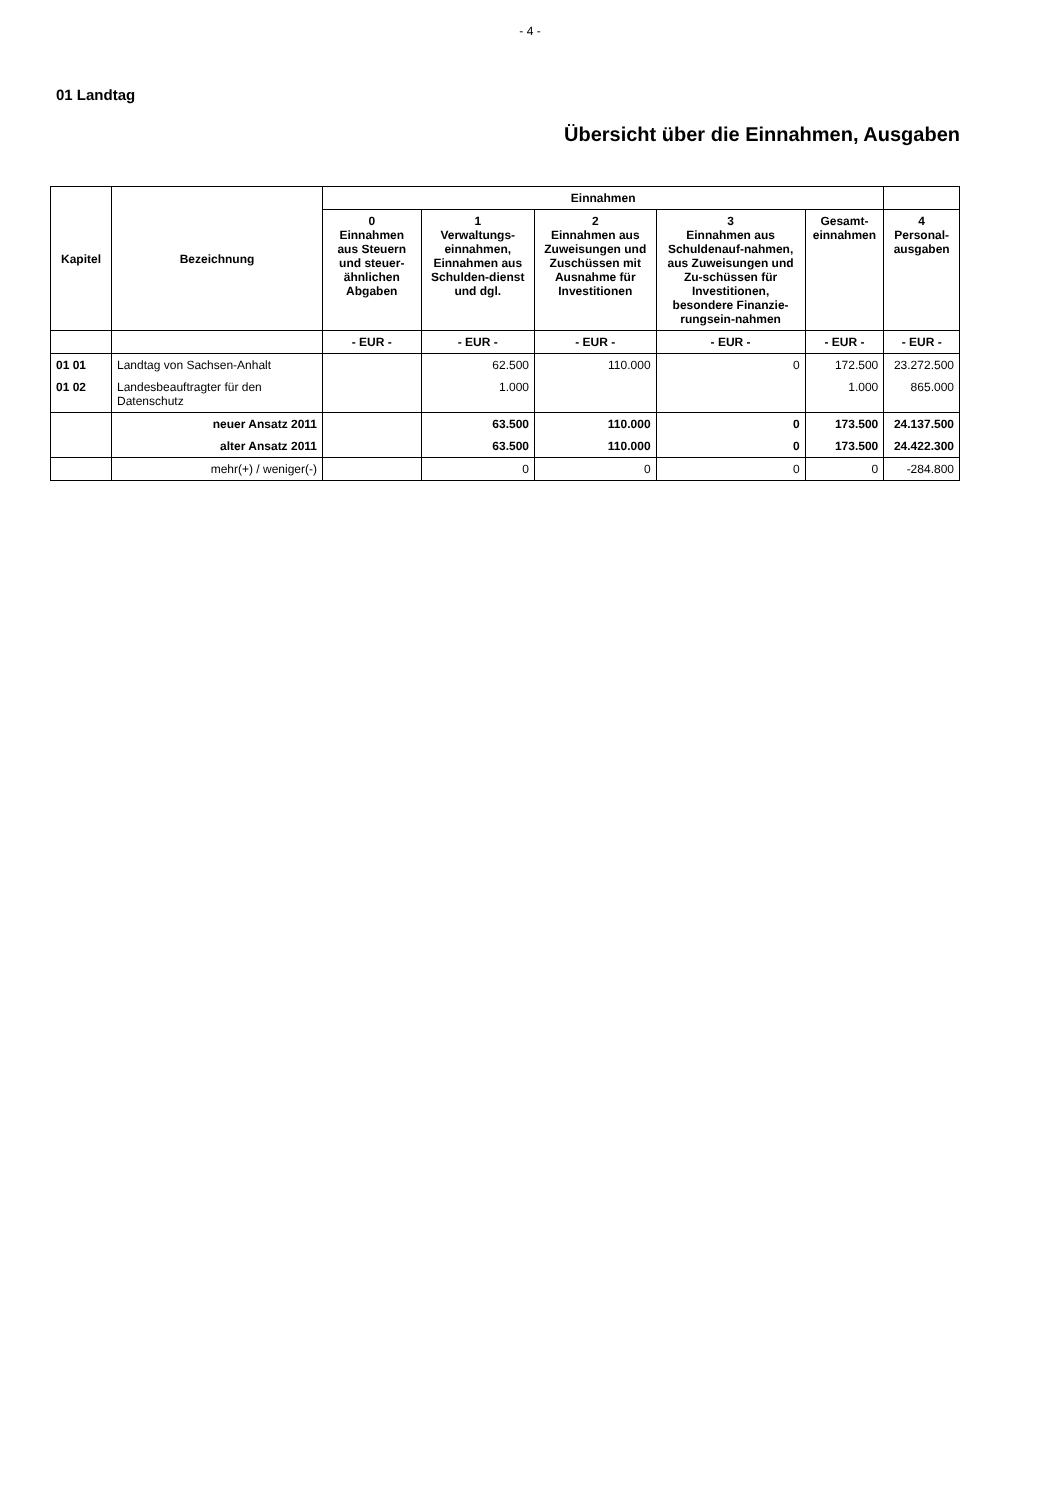- 4 -
01 Landtag
Übersicht über die Einnahmen, Ausgaben
| Kapitel | Bezeichnung | Einnahmen | | | | | |
| --- | --- | --- | --- | --- | --- | --- | --- |
| | | 0 Einnahmen aus Steuern und steuer-ähnlichen Abgaben | 1 Verwaltungs-einnahmen, Einnahmen aus Schulden-dienst und dgl. | 2 Einnahmen aus Zuweisungen und Zuschüssen mit Ausnahme für Investitionen | 3 Einnahmen aus Schuldenauf-nahmen, aus Zuweisungen und Zu-schüssen für Investitionen, besondere Finanzie-rungsein-nahmen | Gesamt-einnahmen | 4 Personal-ausgaben |
| | | - EUR - | - EUR - | - EUR - | - EUR - | - EUR - | - EUR - |
| 01 01 | Landtag von Sachsen-Anhalt | | 62.500 | 110.000 | 0 | 172.500 | 23.272.500 |
| 01 02 | Landesbeauftragter für den Datenschutz | | 1.000 | | | 1.000 | 865.000 |
| | neuer Ansatz 2011 | | 63.500 | 110.000 | 0 | 173.500 | 24.137.500 |
| | alter Ansatz 2011 | | 63.500 | 110.000 | 0 | 173.500 | 24.422.300 |
| | mehr(+) / weniger(-) | | 0 | 0 | 0 | 0 | -284.800 |